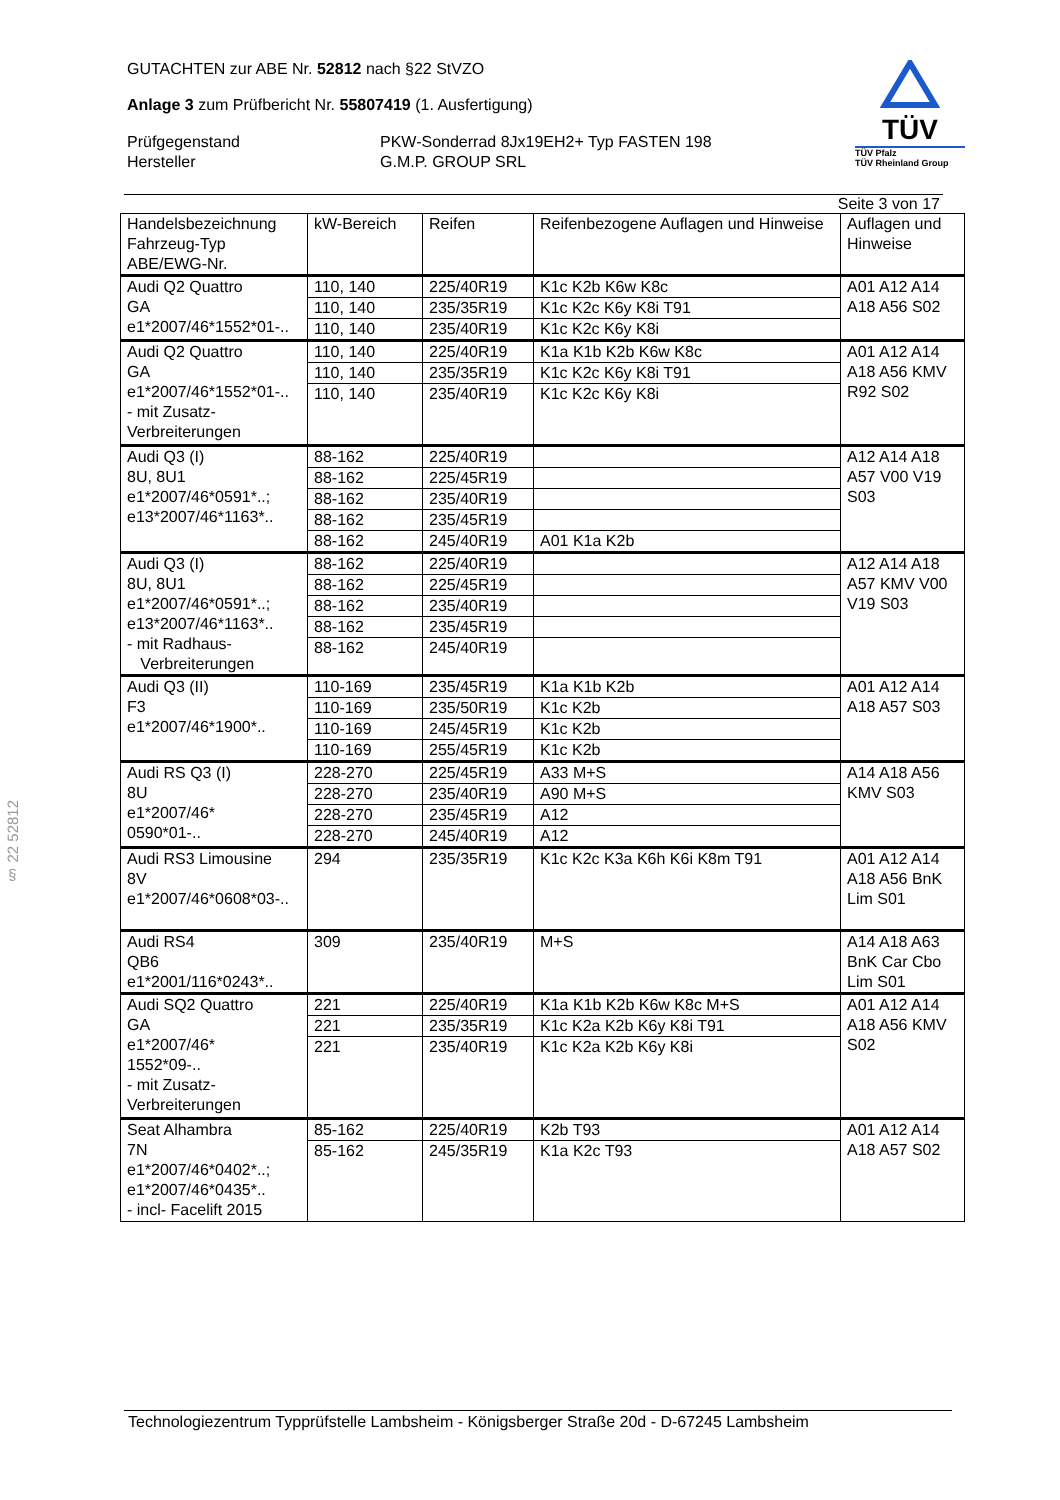§ 22 52812
TÜV
TÜV Pfalz
TÜV Rheinland Group
GUTACHTEN zur ABE Nr. 52812 nach §22 StVZO
Anlage 3 zum Prüfbericht Nr. 55807419 (1. Ausfertigung)
Prüfgegenstand
Hersteller
PKW-Sonderrad 8Jx19EH2+ Typ FASTEN 198
G.M.P. GROUP SRL
Seite 3 von 17
| Handelsbezeichnung Fahrzeug-Typ ABE/EWG-Nr. | kW-Bereich | Reifen | Reifenbezogene Auflagen und Hinweise | Auflagen und Hinweise |
| Audi Q2 Quattro GA e1*2007/46*1552*01-.. | 110, 140 | 225/40R19 | K1c K2b K6w K8c | A01 A12 A14 A18 A56 S02 |
| | 110, 140 | 235/35R19 | K1c K2c K6y K8i T91 | |
| | 110, 140 | 235/40R19 | K1c K2c K6y K8i | |
| Audi Q2 Quattro GA e1*2007/46*1552*01-.. - mit Zusatz- Verbreiterungen | 110, 140 | 225/40R19 | K1a K1b K2b K6w K8c | A01 A12 A14 A18 A56 KMV R92 S02 |
| | 110, 140 | 235/35R19 | K1c K2c K6y K8i T91 | |
| | 110, 140 | 235/40R19 | K1c K2c K6y K8i | |
| Audi Q3 (I) 8U, 8U1 e1*2007/46*0591*..; e13*2007/46*1163*.. | 88-162 | 225/40R19 | | A12 A14 A18 A57 V00 V19 S03 |
| | 88-162 | 225/45R19 | | |
| | 88-162 | 235/40R19 | | |
| | 88-162 | 235/45R19 | | |
| | 88-162 | 245/40R19 | A01 K1a K2b | |
| Audi Q3 (I) 8U, 8U1 e1*2007/46*0591*..; e13*2007/46*1163*.. - mit Radhaus- Verbreiterungen | 88-162 | 225/40R19 | | A12 A14 A18 A57 KMV V00 V19 S03 |
| | 88-162 | 225/45R19 | | |
| | 88-162 | 235/40R19 | | |
| | 88-162 | 235/45R19 | | |
| | 88-162 | 245/40R19 | | |
| Audi Q3 (II) F3 e1*2007/46*1900*.. | 110-169 | 235/45R19 | K1a K1b K2b | A01 A12 A14 A18 A57 S03 |
| | 110-169 | 235/50R19 | K1c K2b | |
| | 110-169 | 245/45R19 | K1c K2b | |
| | 110-169 | 255/45R19 | K1c K2b | |
| Audi RS Q3 (I) 8U e1*2007/46* 0590*01-.. | 228-270 | 225/45R19 | A33 M+S | A14 A18 A56 KMV S03 |
| | 228-270 | 235/40R19 | A90 M+S | |
| | 228-270 | 235/45R19 | A12 | |
| | 228-270 | 245/40R19 | A12 | |
| Audi RS3 Limousine 8V e1*2007/46*0608*03-.. | 294 | 235/35R19 | K1c K2c K3a K6h K6i K8m T91 | A01 A12 A14 A18 A56 BnK Lim S01 |
| Audi RS4 QB6 e1*2001/116*0243*.. | 309 | 235/40R19 | M+S | A14 A18 A63 BnK Car Cbo Lim S01 |
| Audi SQ2 Quattro GA e1*2007/46* 1552*09-.. - mit Zusatz- Verbreiterungen | 221 | 225/40R19 | K1a K1b K2b K6w K8c M+S | A01 A12 A14 A18 A56 KMV S02 |
| | 221 | 235/35R19 | K1c K2a K2b K6y K8i T91 | |
| | 221 | 235/40R19 | K1c K2a K2b K6y K8i | |
| Seat Alhambra 7N e1*2007/46*0402*..; e1*2007/46*0435*.. - incl- Facelift 2015 | 85-162 | 225/40R19 | K2b T93 | A01 A12 A14 A18 A57 S02 |
| | 85-162 | 245/35R19 | K1a K2c T93 | |
Technologiezentrum Typprüfstelle Lambsheim - Königsberger Straße 20d - D-67245 Lambsheim